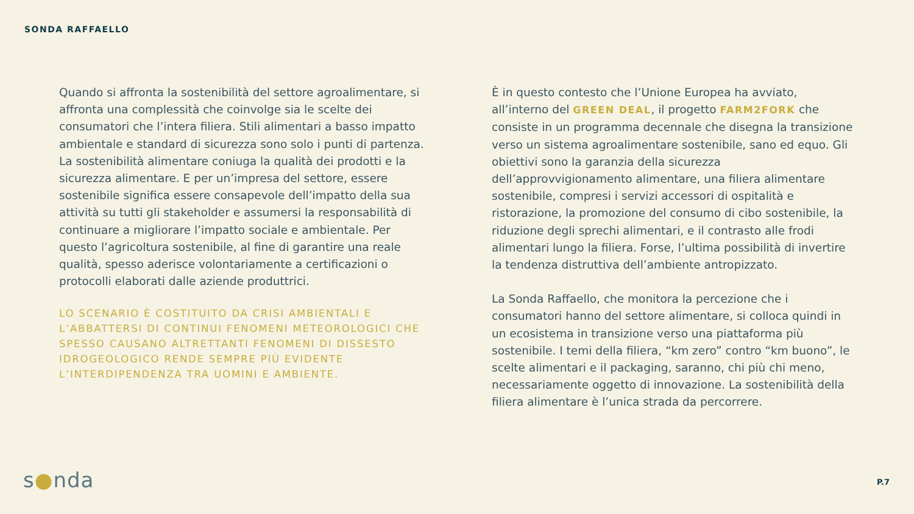SONDA RAFFAELLO
Quando si affronta la sostenibilità del settore agroalimentare, si affronta una complessità che coinvolge sia le scelte dei consumatori che l’intera filiera. Stili alimentari a basso impatto ambientale e standard di sicurezza sono solo i punti di partenza.
La sostenibilità alimentare coniuga la qualità dei prodotti e la sicurezza alimentare. E per un’impresa del settore, essere sostenibile significa essere consapevole dell’impatto della sua attività su tutti gli stakeholder e assumersi la responsabilità di continuare a migliorare l’impatto sociale e ambientale. Per questo l’agricoltura sostenibile, al fine di garantire una reale qualità, spesso aderisce volontariamente a certificazioni o protocolli elaborati dalle aziende produttrici.
LO SCENARIO È COSTITUITO DA CRISI AMBIENTALI E L’ABBATTERSI DI CONTINUI FENOMENI METEOROLOGICI CHE SPESSO CAUSANO ALTRETTANTI FENOMENI DI DISSESTO IDROGEOLOGICO RENDE SEMPRE PIÙ EVIDENTE L’INTERDIPENDENZA TRA UOMINI E AMBIENTE.
È in questo contesto che l’Unione Europea ha avviato, all’interno del GREEN DEAL, il progetto FARM2FORK che consiste in un programma decennale che disegna la transizione verso un sistema agroalimentare sostenibile, sano ed equo. Gli obiettivi sono la garanzia della sicurezza dell’approvvigionamento alimentare, una filiera alimentare sostenibile, compresi i servizi accessori di ospitalità e ristorazione, la promozione del consumo di cibo sostenibile, la riduzione degli sprechi alimentari, e il contrasto alle frodi alimentari lungo la filiera. Forse, l’ultima possibilità di invertire la tendenza distruttiva dell’ambiente antropizzato.
La Sonda Raffaello, che monitora la percezione che i consumatori hanno del settore alimentare, si colloca quindi in un ecosistema in transizione verso una piattaforma più sostenibile. I temi della filiera, “km zero” contro “km buono”, le scelte alimentari e il packaging, saranno, chi più chi meno, necessariamente oggetto di innovazione. La sostenibilità della filiera alimentare è l’unica strada da percorrere.
s●nda P.7